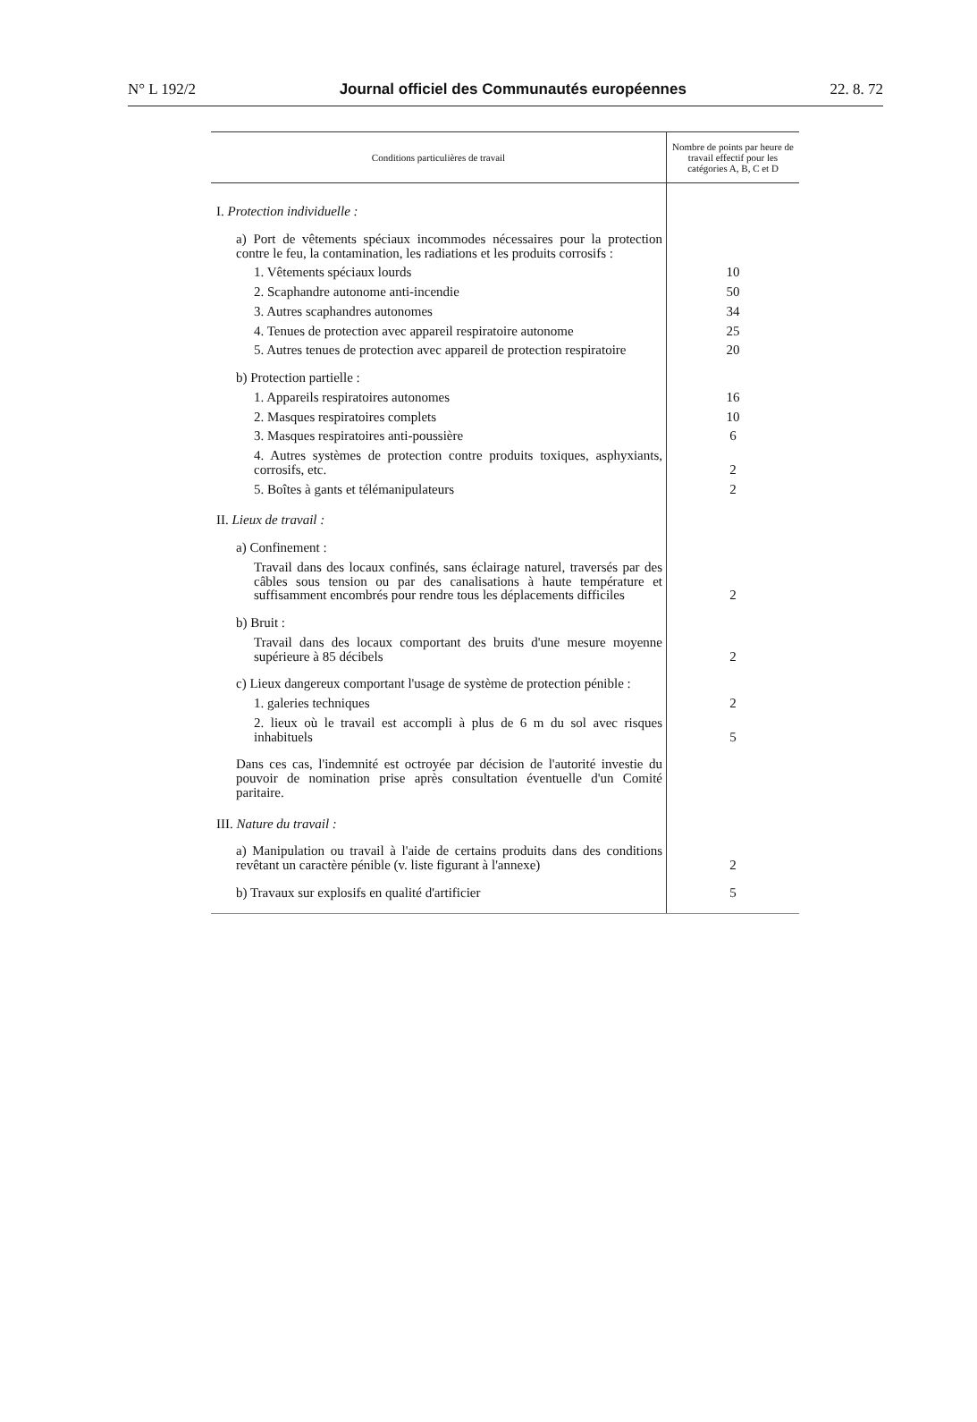N° L 192/2 Journal officiel des Communautés européennes 22. 8. 72
| Conditions particulières de travail | Nombre de points par heure de travail effectif pour les catégories A, B, C et D |
| --- | --- |
| I. Protection individuelle : | |
| a) Port de vêtements spéciaux incommodes nécessaires pour la protection contre le feu, la contamination, les radiations et les produits corrosifs : | |
| 1. Vêtements spéciaux lourds | 10 |
| 2. Scaphandre autonome anti-incendie | 50 |
| 3. Autres scaphandres autonomes | 34 |
| 4. Tenues de protection avec appareil respiratoire autonome | 25 |
| 5. Autres tenues de protection avec appareil de protection respiratoire | 20 |
| b) Protection partielle : | |
| 1. Appareils respiratoires autonomes | 16 |
| 2. Masques respiratoires complets | 10 |
| 3. Masques respiratoires anti-poussière | 6 |
| 4. Autres systèmes de protection contre produits toxiques, asphyxiants, corrosifs, etc. | 2 |
| 5. Boîtes à gants et télémanipulateurs | 2 |
| II. Lieux de travail : | |
| a) Confinement : | |
| Travail dans des locaux confinés, sans éclairage naturel, traversés par des câbles sous tension ou par des canalisations à haute température et suffisamment encombrés pour rendre tous les déplacements difficiles | 2 |
| b) Bruit : | |
| Travail dans des locaux comportant des bruits d'une mesure moyenne supérieure à 85 décibels | 2 |
| c) Lieux dangereux comportant l'usage de système de protection pénible : | |
| 1. galeries techniques | 2 |
| 2. lieux où le travail est accompli à plus de 6 m du sol avec risques inhabituels | 5 |
| Dans ces cas, l'indemnité est octroyée par décision de l'autorité investie du pouvoir de nomination prise après consultation éventuelle d'un Comité paritaire. | |
| III. Nature du travail : | |
| a) Manipulation ou travail à l'aide de certains produits dans des conditions revêtant un caractère pénible (v. liste figurant à l'annexe) | 2 |
| b) Travaux sur explosifs en qualité d'artificier | 5 |